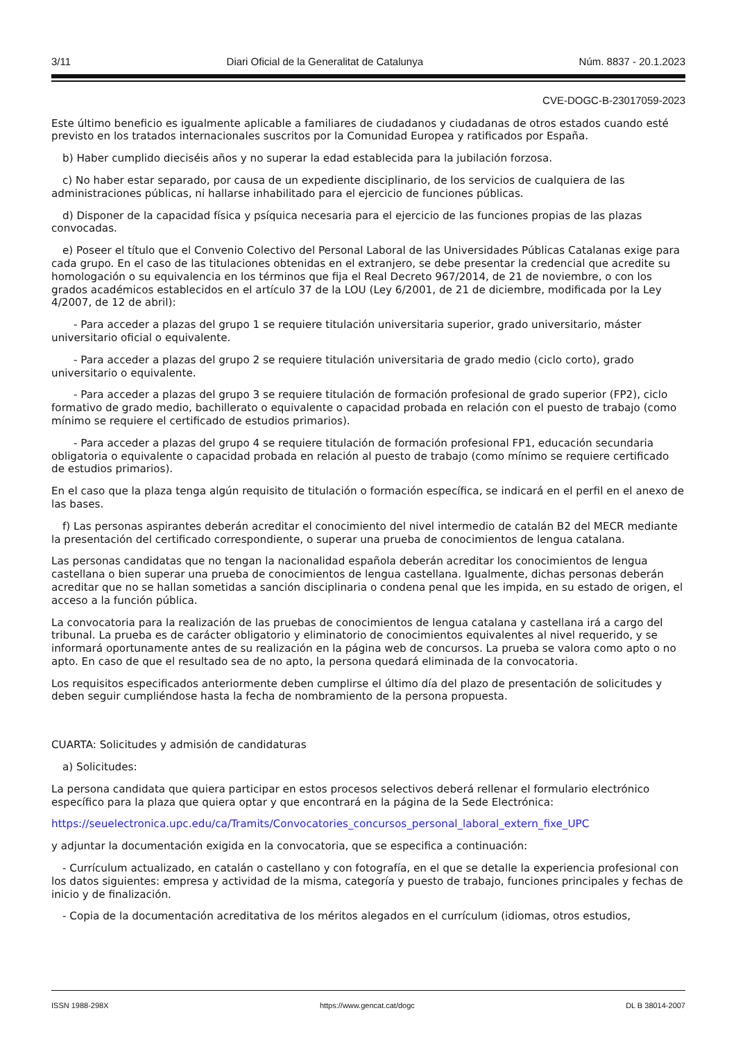3/11 Diari Oficial de la Generalitat de Catalunya Núm. 8837 - 20.1.2023
CVE-DOGC-B-23017059-2023
Este último beneficio es igualmente aplicable a familiares de ciudadanos y ciudadanas de otros estados cuando esté previsto en los tratados internacionales suscritos por la Comunidad Europea y ratificados por España.
b) Haber cumplido dieciséis años y no superar la edad establecida para la jubilación forzosa.
c) No haber estar separado, por causa de un expediente disciplinario, de los servicios de cualquiera de las administraciones públicas, ni hallarse inhabilitado para el ejercicio de funciones públicas.
d) Disponer de la capacidad física y psíquica necesaria para el ejercicio de las funciones propias de las plazas convocadas.
e) Poseer el título que el Convenio Colectivo del Personal Laboral de las Universidades Públicas Catalanas exige para cada grupo. En el caso de las titulaciones obtenidas en el extranjero, se debe presentar la credencial que acredite su homologación o su equivalencia en los términos que fija el Real Decreto 967/2014, de 21 de noviembre, o con los grados académicos establecidos en el artículo 37 de la LOU (Ley 6/2001, de 21 de diciembre, modificada por la Ley 4/2007, de 12 de abril):
- Para acceder a plazas del grupo 1 se requiere titulación universitaria superior, grado universitario, máster universitario oficial o equivalente.
- Para acceder a plazas del grupo 2 se requiere titulación universitaria de grado medio (ciclo corto), grado universitario o equivalente.
- Para acceder a plazas del grupo 3 se requiere titulación de formación profesional de grado superior (FP2), ciclo formativo de grado medio, bachillerato o equivalente o capacidad probada en relación con el puesto de trabajo (como mínimo se requiere el certificado de estudios primarios).
- Para acceder a plazas del grupo 4 se requiere titulación de formación profesional FP1, educación secundaria obligatoria o equivalente o capacidad probada en relación al puesto de trabajo (como mínimo se requiere certificado de estudios primarios).
En el caso que la plaza tenga algún requisito de titulación o formación específica, se indicará en el perfil en el anexo de las bases.
f) Las personas aspirantes deberán acreditar el conocimiento del nivel intermedio de catalán B2 del MECR mediante la presentación del certificado correspondiente, o superar una prueba de conocimientos de lengua catalana.
Las personas candidatas que no tengan la nacionalidad española deberán acreditar los conocimientos de lengua castellana o bien superar una prueba de conocimientos de lengua castellana. Igualmente, dichas personas deberán acreditar que no se hallan sometidas a sanción disciplinaria o condena penal que les impida, en su estado de origen, el acceso a la función pública.
La convocatoria para la realización de las pruebas de conocimientos de lengua catalana y castellana irá a cargo del tribunal. La prueba es de carácter obligatorio y eliminatorio de conocimientos equivalentes al nivel requerido, y se informará oportunamente antes de su realización en la página web de concursos. La prueba se valora como apto o no apto. En caso de que el resultado sea de no apto, la persona quedará eliminada de la convocatoria.
Los requisitos especificados anteriormente deben cumplirse el último día del plazo de presentación de solicitudes y deben seguir cumpliéndose hasta la fecha de nombramiento de la persona propuesta.
CUARTA: Solicitudes y admisión de candidaturas
a) Solicitudes:
La persona candidata que quiera participar en estos procesos selectivos deberá rellenar el formulario electrónico específico para la plaza que quiera optar y que encontrará en la página de la Sede Electrónica:
https://seuelectronica.upc.edu/ca/Tramits/Convocatories_concursos_personal_laboral_extern_fixe_UPC
y adjuntar la documentación exigida en la convocatoria, que se especifica a continuación:
- Currículum actualizado, en catalán o castellano y con fotografía, en el que se detalle la experiencia profesional con los datos siguientes: empresa y actividad de la misma, categoría y puesto de trabajo, funciones principales y fechas de inicio y de finalización.
- Copia de la documentación acreditativa de los méritos alegados en el currículum (idiomas, otros estudios,
ISSN 1988-298X https://www.gencat.cat/dogc DL B 38014-2007